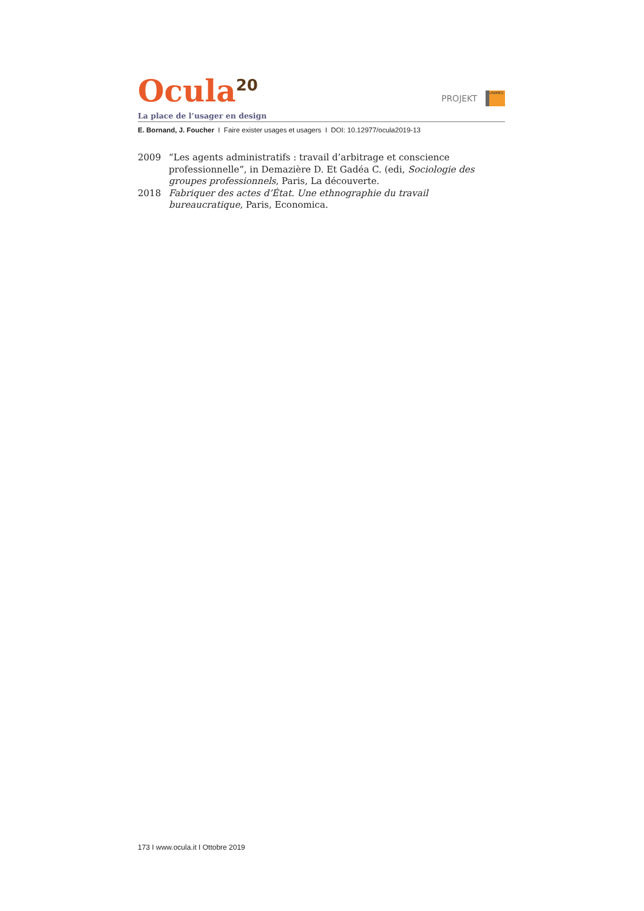Ocula<sup>20</sup>
PROJEKT
UNIMES
La place de l’usager en design
E. Bornand, J. Foucher I Faire exister usages et usagers I DOI: 10.12977/ocula2019-13
2009 “Les agents administratifs : travail d’arbitrage et conscience professionnelle”, in Demazière D. Et Gadéa C. (edi, Sociologie des groupes professionnels, Paris, La découverte.
2018 Fabriquer des actes d’État. Une ethnographie du travail bureaucratique, Paris, Economica.
173 I www.ocula.it I Ottobre 2019